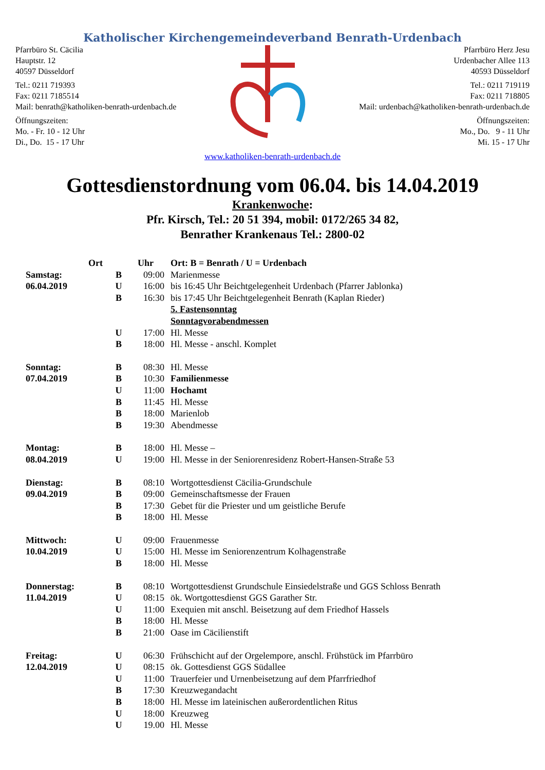Katholischer Kirchengemeindeverband Benrath-Urdenbach
Pfarrbüro St. Cäcilia
Hauptstr. 12
40597 Düsseldorf
Tel.: 0211 719393
Fax: 0211 7185514
Mail: benrath@katholiken-benrath-urdenbach.de
Öffnungszeiten:
Mo. - Fr. 10 - 12 Uhr
Di., Do. 15 - 17 Uhr
Pfarrbüro Herz Jesu
Urdenbacher Allee 113
40593 Düsseldorf
Tel.: 0211 719119
Fax: 0211 718805
Mail: urdenbach@katholiken-benrath-urdenbach.de
Öffnungszeiten:
Mo., Do. 9 - 11 Uhr
Mi. 15 - 17 Uhr
www.katholiken-benrath-urdenbach.de
Gottesdienstordnung vom 06.04. bis 14.04.2019
Krankenwoche:
Pfr. Kirsch, Tel.: 20 51 394, mobil: 0172/265 34 82,
Benrather Krankenaus Tel.: 2800-02
| | Ort | Uhr | Ort: B = Benrath / U = Urdenbach |
| Samstag: | B | 09:00 | Marienmesse |
| 06.04.2019 | U | 16:00 | bis 16:45 Uhr Beichtgelegenheit Urdenbach (Pfarrer Jablonka) |
| | B | 16:30 | bis 17:45 Uhr Beichtgelegenheit Benrath (Kaplan Rieder) |
| | | | 5. Fastensonntag |
| | | | Sonntagvorabendmessen |
| | U | 17:00 | Hl. Messe |
| | B | 18:00 | Hl. Messe - anschl. Komplet |
| Sonntag: | B | 08:30 | Hl. Messe |
| 07.04.2019 | B | 10:30 | Familienmesse |
| | U | 11:00 | Hochamt |
| | B | 11:45 | Hl. Messe |
| | B | 18:00 | Marienlob |
| | B | 19:30 | Abendmesse |
| Montag: | B | 18:00 | Hl. Messe – |
| 08.04.2019 | U | 19:00 | Hl. Messe in der Seniorenresidenz Robert-Hansen-Straße 53 |
| Dienstag: | B | 08:10 | Wortgottesdienst Cäcilia-Grundschule |
| 09.04.2019 | B | 09:00 | Gemeinschaftsmesse der Frauen |
| | B | 17:30 | Gebet für die Priester und um geistliche Berufe |
| | B | 18:00 | Hl. Messe |
| Mittwoch: | U | 09:00 | Frauenmesse |
| 10.04.2019 | U | 15:00 | Hl. Messe im Seniorenzentrum Kolhagenstraße |
| | B | 18:00 | Hl. Messe |
| Donnerstag: | B | 08:10 | Wortgottesdienst Grundschule Einsiedelstraße und GGS Schloss Benrath |
| 11.04.2019 | U | 08:15 | ök. Wortgottesdienst GGS Garather Str. |
| | U | 11:00 | Exequien mit anschl. Beisetzung auf dem Friedhof Hassels |
| | B | 18:00 | Hl. Messe |
| | B | 21:00 | Oase im Cäcilienstift |
| Freitag: | U | 06:30 | Frühschicht auf der Orgelempore, anschl. Frühstück im Pfarrbüro |
| 12.04.2019 | U | 08:15 | ök. Gottesdienst GGS Südallee |
| | U | 11:00 | Trauerfeier und Urnenbeisetzung auf dem Pfarrfriedhof |
| | B | 17:30 | Kreuzwegandacht |
| | B | 18:00 | Hl. Messe im lateinischen außerordentlichen Ritus |
| | U | 18:00 | Kreuzweg |
| | U | 19.00 | Hl. Messe |